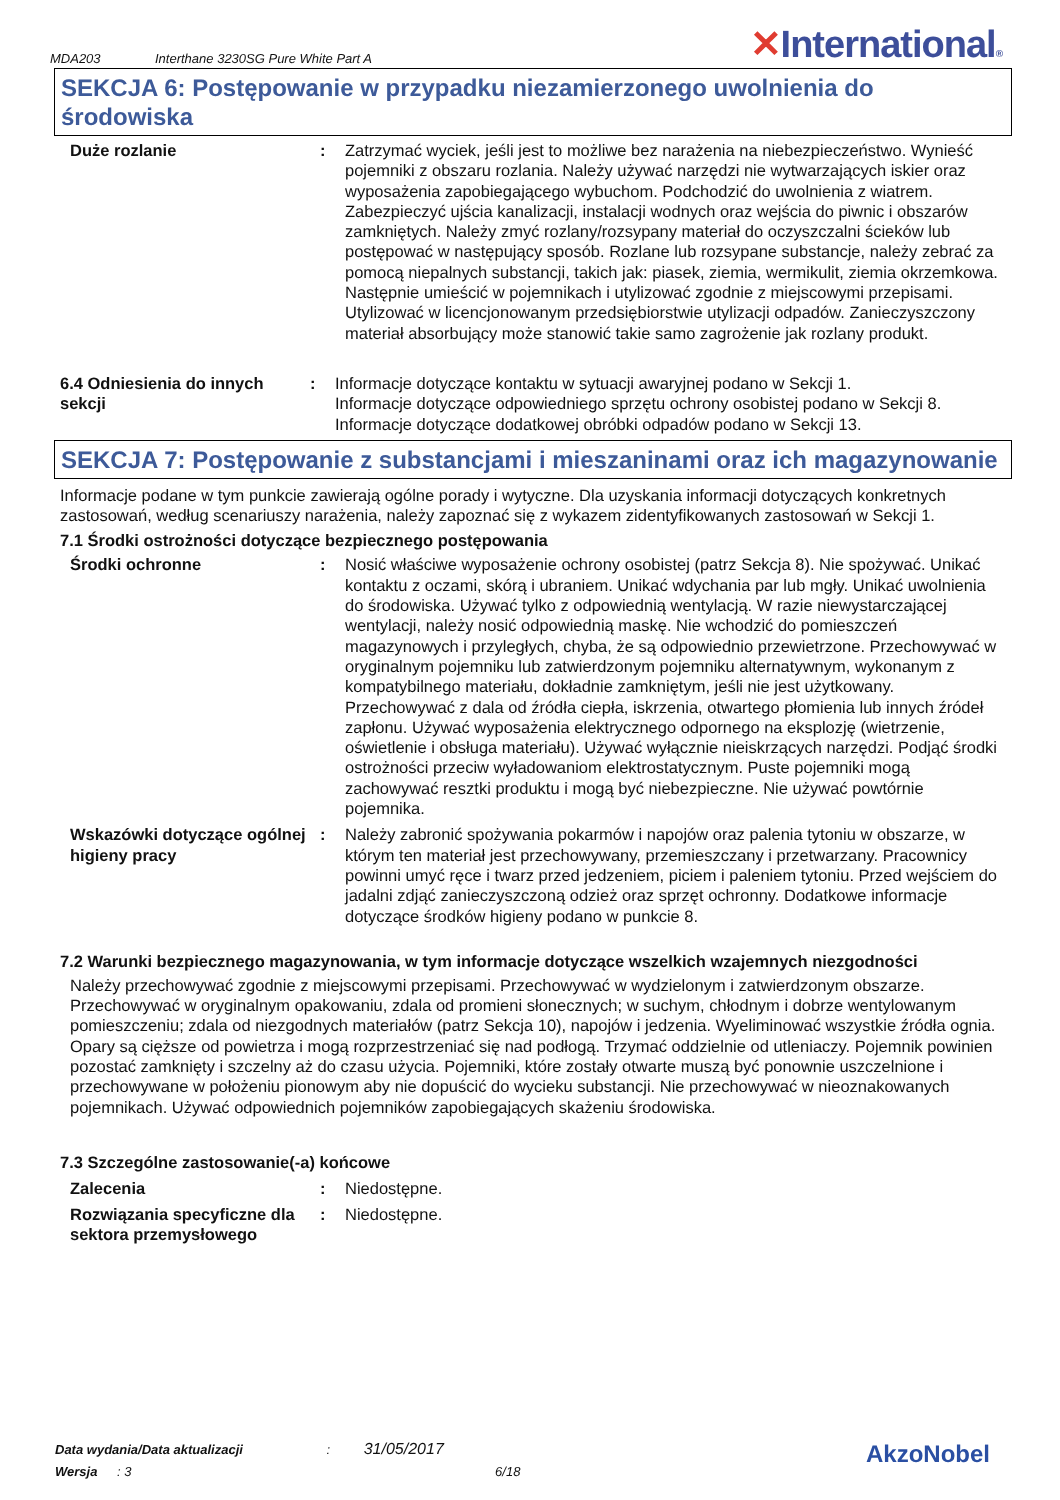MDA203
Interthane 3230SG Pure White Part A
✕International®
SEKCJA 6: Postępowanie w przypadku niezamierzonego uwolnienia do środowiska
Duże rozlanie : Zatrzymać wyciek, jeśli jest to możliwe bez narażenia na niebezpieczeństwo. Wynieść pojemniki z obszaru rozlania. Należy używać narzędzi nie wytwarzających iskier oraz wyposażenia zapobiegającego wybuchom. Podchodzić do uwolnienia z wiatrem. Zabezpieczyć ujścia kanalizacji, instalacji wodnych oraz wejścia do piwnic i obszarów zamkniętych. Należy zmyć rozlany/rozsypany materiał do oczyszczalni ścieków lub postępować w następujący sposób. Rozlane lub rozsypane substancje, należy zebrać za pomocą niepalnych substancji, takich jak: piasek, ziemia, wermikulit, ziemia okrzemkowa. Następnie umieścić w pojemnikach i utylizować zgodnie z miejscowymi przepisami. Utylizować w licencjonowanym przedsiębiorstwie utylizacji odpadów. Zanieczyszczony materiał absorbujący może stanowić takie samo zagrożenie jak rozlany produkt.
6.4 Odniesienia do innych sekcji
: Informacje dotyczące kontaktu w sytuacji awaryjnej podano w Sekcji 1.
Informacje dotyczące odpowiedniego sprzętu ochrony osobistej podano w Sekcji 8.
Informacje dotyczące dodatkowej obróbki odpadów podano w Sekcji 13.
SEKCJA 7: Postępowanie z substancjami i mieszaninami oraz ich magazynowanie
Informacje podane w tym punkcie zawierają ogólne porady i wytyczne. Dla uzyskania informacji dotyczących konkretnych zastosowań, według scenariuszy narażenia, należy zapoznać się z wykazem zidentyfikowanych zastosowań w Sekcji 1.
7.1 Środki ostrożności dotyczące bezpiecznego postępowania
Środki ochronne : Nosić właściwe wyposażenie ochrony osobistej (patrz Sekcja 8). Nie spożywać. Unikać kontaktu z oczami, skórą i ubraniem. Unikać wdychania par lub mgły. Unikać uwolnienia do środowiska. Używać tylko z odpowiednią wentylacją. W razie niewystarczającej wentylacji, należy nosić odpowiednią maskę. Nie wchodzić do pomieszczeń magazynowych i przyległych, chyba, że są odpowiednio przewietrzone. Przechowywać w oryginalnym pojemniku lub zatwierdzonym pojemniku alternatywnym, wykonanym z kompatybilnego materiału, dokładnie zamkniętym, jeśli nie jest użytkowany. Przechowywać z dala od źródła ciepła, iskrzenia, otwartego płomienia lub innych źródeł zapłonu. Używać wyposażenia elektrycznego odpornego na eksplozję (wietrzenie, oświetlenie i obsługa materiału). Używać wyłącznie nieiskrzących narzędzi. Podjąć środki ostrożności przeciw wyładowaniom elektrostatycznym. Puste pojemniki mogą zachowywać resztki produktu i mogą być niebezpieczne. Nie używać powtórnie pojemnika.
Wskazówki dotyczące ogólnej higieny pracy
: Należy zabronić spożywania pokarmów i napojów oraz palenia tytoniu w obszarze, w którym ten materiał jest przechowywany, przemieszczany i przetwarzany. Pracownicy powinni umyć ręce i twarz przed jedzeniem, piciem i paleniem tytoniu. Przed wejściem do jadalni zdjąć zanieczyszczoną odzież oraz sprzęt ochronny. Dodatkowe informacje dotyczące środków higieny podano w punkcie 8.
7.2 Warunki bezpiecznego magazynowania, w tym informacje dotyczące wszelkich wzajemnych niezgodności
Należy przechowywać zgodnie z miejscowymi przepisami. Przechowywać w wydzielonym i zatwierdzonym obszarze. Przechowywać w oryginalnym opakowaniu, zdala od promieni słonecznych; w suchym, chłodnym i dobrze wentylowanym pomieszczeniu; zdala od niezgodnych materiałów (patrz Sekcja 10), napojów i jedzenia. Wyeliminować wszystkie źródła ognia. Opary są cięższe od powietrza i mogą rozprzestrzeniać się nad podłogą. Trzymać oddzielnie od utleniaczy. Pojemnik powinien pozostać zamknięty i szczelny aż do czasu użycia. Pojemniki, które zostały otwarte muszą być ponownie uszczelnione i przechowywane w położeniu pionowym aby nie dopuścić do wycieku substancji. Nie przechowywać w nieoznakowanych pojemnikach. Używać odpowiednich pojemników zapobiegających skażeniu środowiska.
7.3 Szczególne zastosowanie(-a) końcowe
Zalecenia : Niedostępne.
Rozwiązania specyficzne dla sektora przemysłowego
: Niedostępne.
Data wydania/Data aktualizacji : 31/05/2017
Wersja : 3 6/18
AkzoNobel